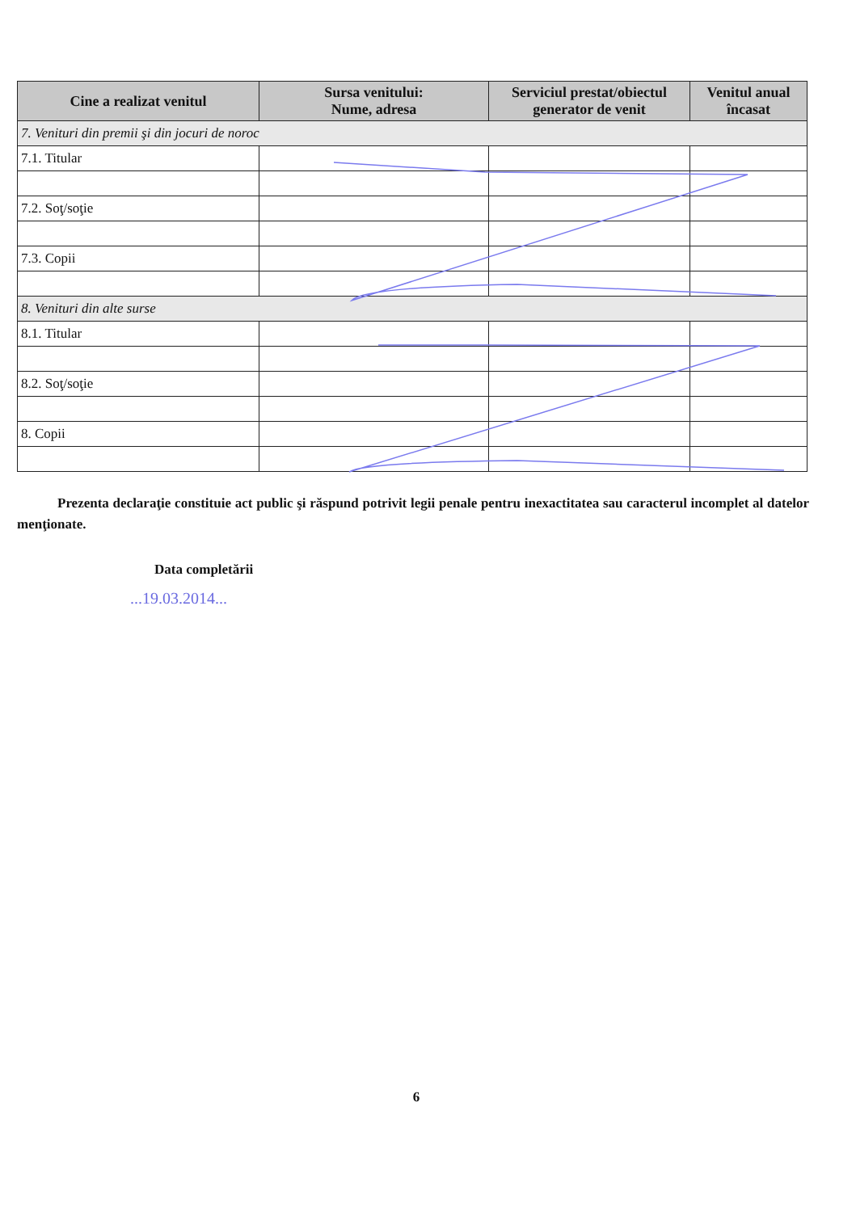| Cine a realizat venitul | Sursa venitului: Nume, adresa | Serviciul prestat/obiectul generator de venit | Venitul anual încasat |
| --- | --- | --- | --- |
| 7. Venituri din premii şi din jocuri de noroc | | | |
| 7.1. Titular | | | |
| 7.2. Soţ/soţie | | | |
| 7.3. Copii | | | |
| 8. Venituri din alte surse | | | |
| 8.1. Titular | | | |
| 8.2. Soţ/soţie | | | |
| 8. Copii | | | |
Prezenta declaraţie constituie act public şi răspund potrivit legii penale pentru inexactitatea sau caracterul incomplet al datelor menţionate.
Data completării
...19.03.2014...
6